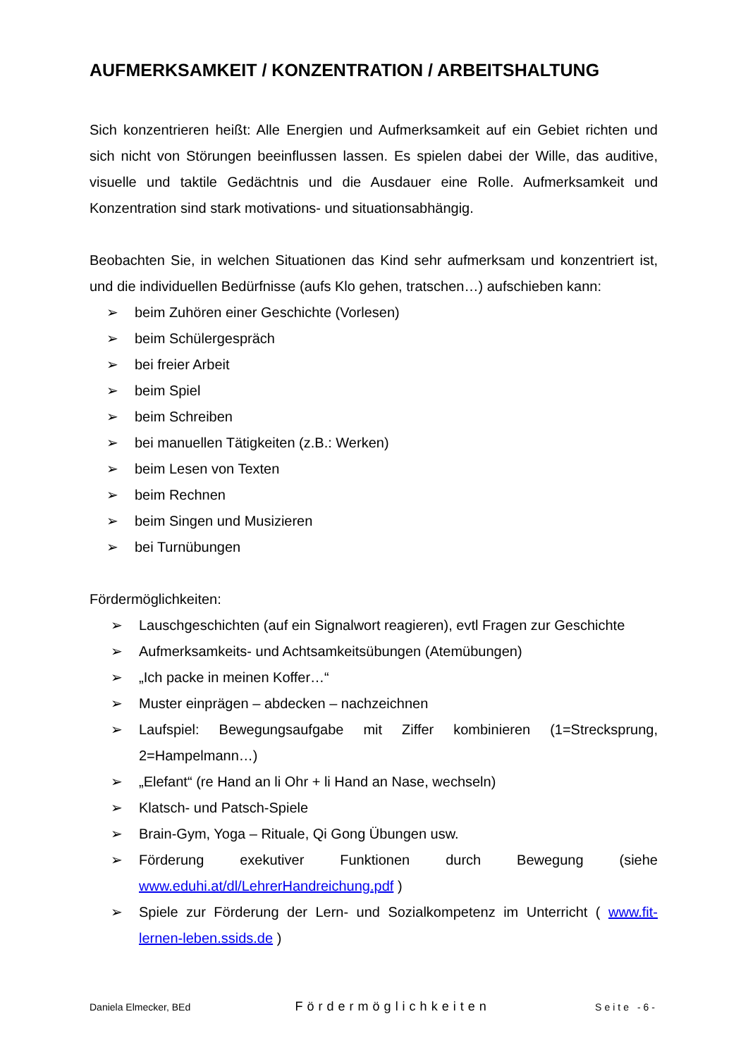AUFMERKSAMKEIT / KONZENTRATION / ARBEITSHALTUNG
Sich konzentrieren heißt: Alle Energien und Aufmerksamkeit auf ein Gebiet richten und sich nicht von Störungen beeinflussen lassen. Es spielen dabei der Wille, das auditive, visuelle und taktile Gedächtnis und die Ausdauer eine Rolle. Aufmerksamkeit und Konzentration sind stark motivations- und situationsabhängig.
Beobachten Sie, in welchen Situationen das Kind sehr aufmerksam und konzentriert ist, und die individuellen Bedürfnisse (aufs Klo gehen, tratschen…) aufschieben kann:
➢ beim Zuhören einer Geschichte (Vorlesen)
➢ beim Schülergespräch
➢ bei freier Arbeit
➢ beim Spiel
➢ beim Schreiben
➢ bei manuellen Tätigkeiten (z.B.: Werken)
➢ beim Lesen von Texten
➢ beim Rechnen
➢ beim Singen und Musizieren
➢ bei Turnübungen
Fördermöglichkeiten:
➢ Lauschgeschichten (auf ein Signalwort reagieren), evtl Fragen zur Geschichte
➢ Aufmerksamkeits- und Achtsamkeitsübungen (Atemübungen)
➢ „Ich packe in meinen Koffer…“
➢ Muster einprägen – abdecken – nachzeichnen
➢ Laufspiel: Bewegungsaufgabe mit Ziffer kombinieren (1=Strecksprung, 2=Hampelmann…)
➢ „Elefant“ (re Hand an li Ohr + li Hand an Nase, wechseln)
➢ Klatsch- und Patsch-Spiele
➢ Brain-Gym, Yoga – Rituale, Qi Gong Übungen usw.
➢ Förderung exekutiver Funktionen durch Bewegung (siehe www.eduhi.at/dl/LehrerHandreichung.pdf )
➢ Spiele zur Förderung der Lern- und Sozialkompetenz im Unterricht ( www.fit-lernen-leben.ssids.de )
Daniela Elmecker, BEd Fördermöglichkeiten Seite -6-